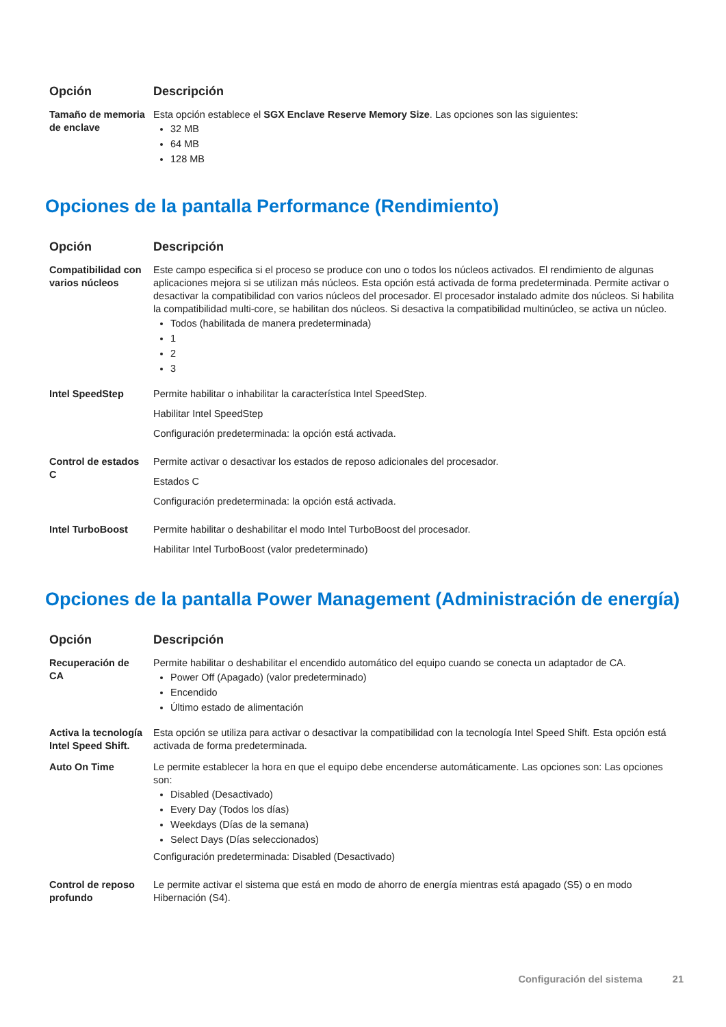| Opción | Descripción |
| --- | --- |
| Tamaño de memoria de enclave | Esta opción establece el SGX Enclave Reserve Memory Size . Las opciones son las siguientes: 32 MB 64 MB 128 MB |
Opciones de la pantalla Performance (Rendimiento)
| Opción | Descripción |
| --- | --- |
| Compatibilidad con varios núcleos | Este campo especifica si el proceso se produce con uno o todos los núcleos activados. El rendimiento de algunas aplicaciones mejora si se utilizan más núcleos. Esta opción está activada de forma predeterminada. Permite activar o desactivar la compatibilidad con varios núcleos del procesador. El procesador instalado admite dos núcleos. Si habilita la compatibilidad multi-core, se habilitan dos núcleos. Si desactiva la compatibilidad multinúcleo, se activa un núcleo. Todos (habilitada de manera predeterminada) 1 2 3 |
| Intel SpeedStep | Permite habilitar o inhabilitar la característica Intel SpeedStep. Habilitar Intel SpeedStep Configuración predeterminada: la opción está activada. |
| Control de estados C | Permite activar o desactivar los estados de reposo adicionales del procesador. Estados C Configuración predeterminada: la opción está activada. |
| Intel TurboBoost | Permite habilitar o deshabilitar el modo Intel TurboBoost del procesador. Habilitar Intel TurboBoost (valor predeterminado) |
Opciones de la pantalla Power Management (Administración de energía)
| Opción | Descripción |
| --- | --- |
| Recuperación de CA | Permite habilitar o deshabilitar el encendido automático del equipo cuando se conecta un adaptador de CA. Power Off (Apagado) (valor predeterminado) Encendido Último estado de alimentación |
| Activa la tecnología Intel Speed Shift. | Esta opción se utiliza para activar o desactivar la compatibilidad con la tecnología Intel Speed Shift. Esta opción está activada de forma predeterminada. |
| Auto On Time | Le permite establecer la hora en que el equipo debe encenderse automáticamente. Las opciones son: Las opciones son: Disabled (Desactivado) Every Day (Todos los días) Weekdays (Días de la semana) Select Days (Días seleccionados) Configuración predeterminada: Disabled (Desactivado) |
| Control de reposo profundo | Le permite activar el sistema que está en modo de ahorro de energía mientras está apagado (S5) o en modo Hibernación (S4). |
Configuración del sistema 21